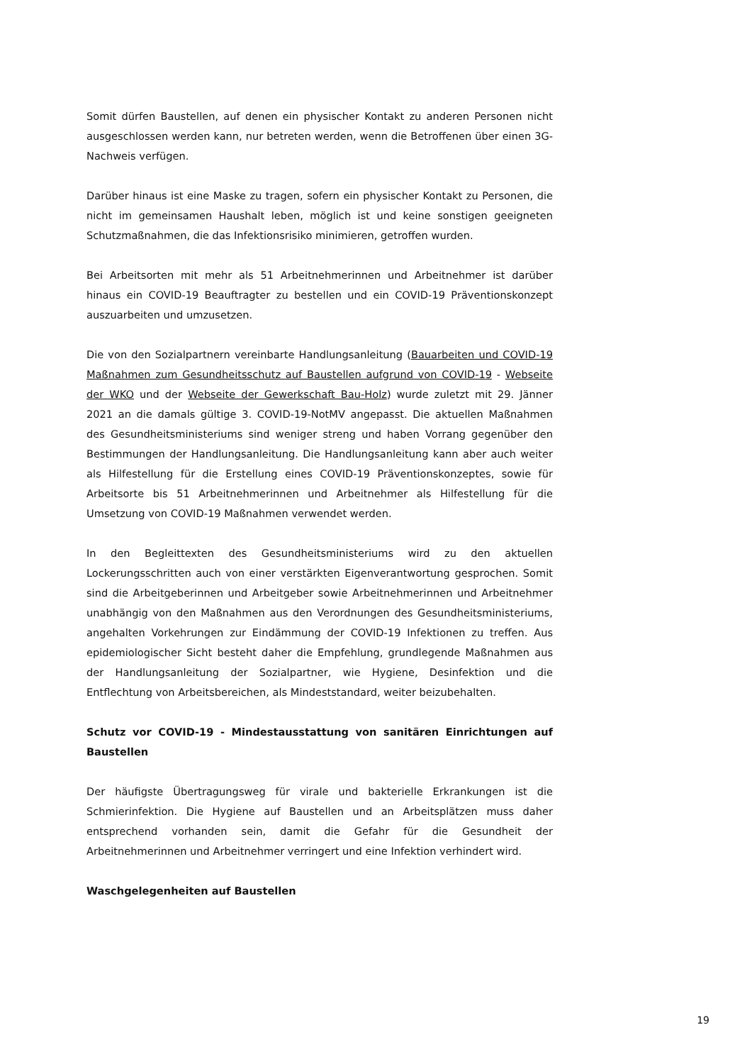Somit dürfen Baustellen, auf denen ein physischer Kontakt zu anderen Personen nicht ausgeschlossen werden kann, nur betreten werden, wenn die Betroffenen über einen 3G-Nachweis verfügen.
Darüber hinaus ist eine Maske zu tragen, sofern ein physischer Kontakt zu Personen, die nicht im gemeinsamen Haushalt leben, möglich ist und keine sonstigen geeigneten Schutzmaßnahmen, die das Infektionsrisiko minimieren, getroffen wurden.
Bei Arbeitsorten mit mehr als 51 Arbeitnehmerinnen und Arbeitnehmer ist darüber hinaus ein COVID-19 Beauftragter zu bestellen und ein COVID-19 Präventionskonzept auszuarbeiten und umzusetzen.
Die von den Sozialpartnern vereinbarte Handlungsanleitung (Bauarbeiten und COVID-19 Maßnahmen zum Gesundheitsschutz auf Baustellen aufgrund von COVID-19 - Webseite der WKO und der Webseite der Gewerkschaft Bau-Holz) wurde zuletzt mit 29. Jänner 2021 an die damals gültige 3. COVID-19-NotMV angepasst. Die aktuellen Maßnahmen des Gesundheitsministeriums sind weniger streng und haben Vorrang gegenüber den Bestimmungen der Handlungsanleitung. Die Handlungsanleitung kann aber auch weiter als Hilfestellung für die Erstellung eines COVID-19 Präventionskonzeptes, sowie für Arbeitsorte bis 51 Arbeitnehmerinnen und Arbeitnehmer als Hilfestellung für die Umsetzung von COVID-19 Maßnahmen verwendet werden.
In den Begleittexten des Gesundheitsministeriums wird zu den aktuellen Lockerungsschritten auch von einer verstärkten Eigenverantwortung gesprochen. Somit sind die Arbeitgeberinnen und Arbeitgeber sowie Arbeitnehmerinnen und Arbeitnehmer unabhängig von den Maßnahmen aus den Verordnungen des Gesundheitsministeriums, angehalten Vorkehrungen zur Eindämmung der COVID-19 Infektionen zu treffen. Aus epidemiologischer Sicht besteht daher die Empfehlung, grundlegende Maßnahmen aus der Handlungsanleitung der Sozialpartner, wie Hygiene, Desinfektion und die Entflechtung von Arbeitsbereichen, als Mindeststandard, weiter beizubehalten.
Schutz vor COVID-19 - Mindestausstattung von sanitären Einrichtungen auf Baustellen
Der häufigste Übertragungsweg für virale und bakterielle Erkrankungen ist die Schmierinfektion. Die Hygiene auf Baustellen und an Arbeitsplätzen muss daher entsprechend vorhanden sein, damit die Gefahr für die Gesundheit der Arbeitnehmerinnen und Arbeitnehmer verringert und eine Infektion verhindert wird.
Waschgelegenheiten auf Baustellen
19